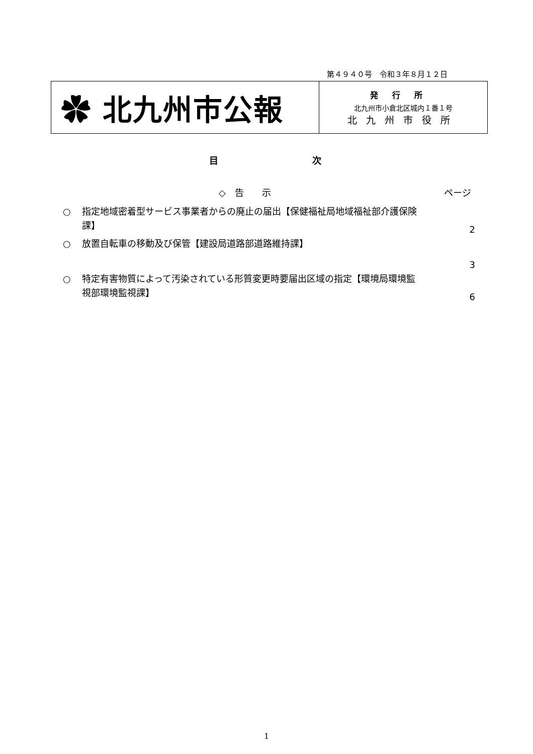第４９４０号　令和３年８月１２日
✿ 北九州市公報
発行所
北九州市小倉北区城内１番１号
北九州市役所
目 次
◇　告　　示 ページ
○
指定地域密着型サービス事業者からの廃止の届出【保健福祉局地域福祉部介護保険課】
2
○
放置自転車の移動及び保管【建設局道路部道路維持課】
3
○
特定有害物質によって汚染されている形質変更時要届出区域の指定【環境局環境監視部環境監視課】
6
1